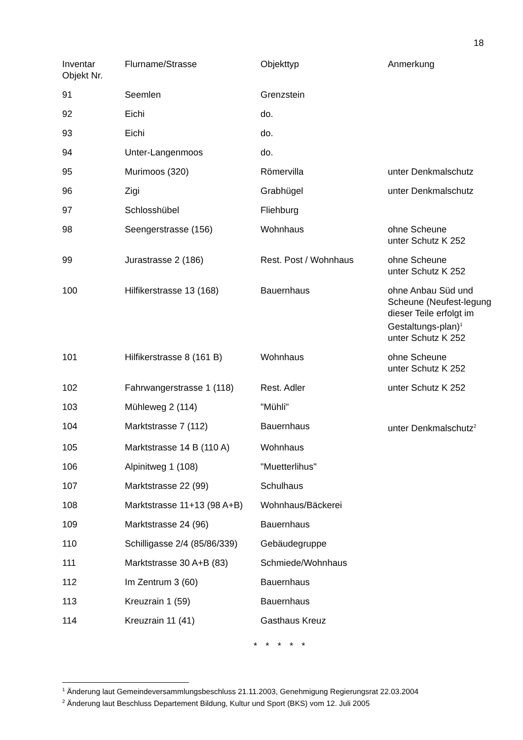18
| Inventar Objekt Nr. | Flurname/Strasse | Objekttyp | Anmerkung |
| 91 | Seemlen | Grenzstein | |
| 92 | Eichi | do. | |
| 93 | Eichi | do. | |
| 94 | Unter-Langenmoos | do. | |
| 95 | Murimoos (320) | Römervilla | unter Denkmalschutz |
| 96 | Zigi | Grabhügel | unter Denkmalschutz |
| 97 | Schlosshübel | Fliehburg | |
| 98 | Seengerstrasse (156) | Wohnhaus | ohne Scheune unter Schutz K 252 |
| 99 | Jurastrasse 2 (186) | Rest. Post / Wohnhaus | ohne Scheune unter Schutz K 252 |
| 100 | Hilfikerstrasse 13 (168) | Bauernhaus | ohne Anbau Süd und Scheune (Neufest-legung dieser Teile erfolgt im Gestaltungs-plan)<sup>1</sup> unter Schutz K 252 |
| 101 | Hilfikerstrasse 8 (161 B) | Wohnhaus | ohne Scheune unter Schutz K 252 |
| 102 | Fahrwangerstrasse 1 (118) | Rest. Adler | unter Schutz K 252 |
| 103 | Mühleweg 2 (114) | "Mühli" | |
| 104 | Marktstrasse 7 (112) | Bauernhaus | unter Denkmalschutz<sup>2</sup> |
| 105 | Marktstrasse 14 B (110 A) | Wohnhaus | |
| 106 | Alpinitweg 1 (108) | "Muetterlihus" | |
| 107 | Marktstrasse 22 (99) | Schulhaus | |
| 108 | Marktstrasse 11+13 (98 A+B) | Wohnhaus/Bäckerei | |
| 109 | Marktstrasse 24 (96) | Bauernhaus | |
| 110 | Schilligasse 2/4 (85/86/339) | Gebäudegruppe | |
| 111 | Marktstrasse 30 A+B (83) | Schmiede/Wohnhaus | |
| 112 | Im Zentrum 3 (60) | Bauernhaus | |
| 113 | Kreuzrain 1 (59) | Bauernhaus | |
| 114 | Kreuzrain 11 (41) | Gasthaus Kreuz | |
* * * * *
<sup>1</sup> Änderung laut Gemeindeversammlungsbeschluss 21.11.2003, Genehmigung Regierungsrat 22.03.2004
<sup>2</sup> Änderung laut Beschluss Departement Bildung, Kultur und Sport (BKS) vom 12. Juli 2005